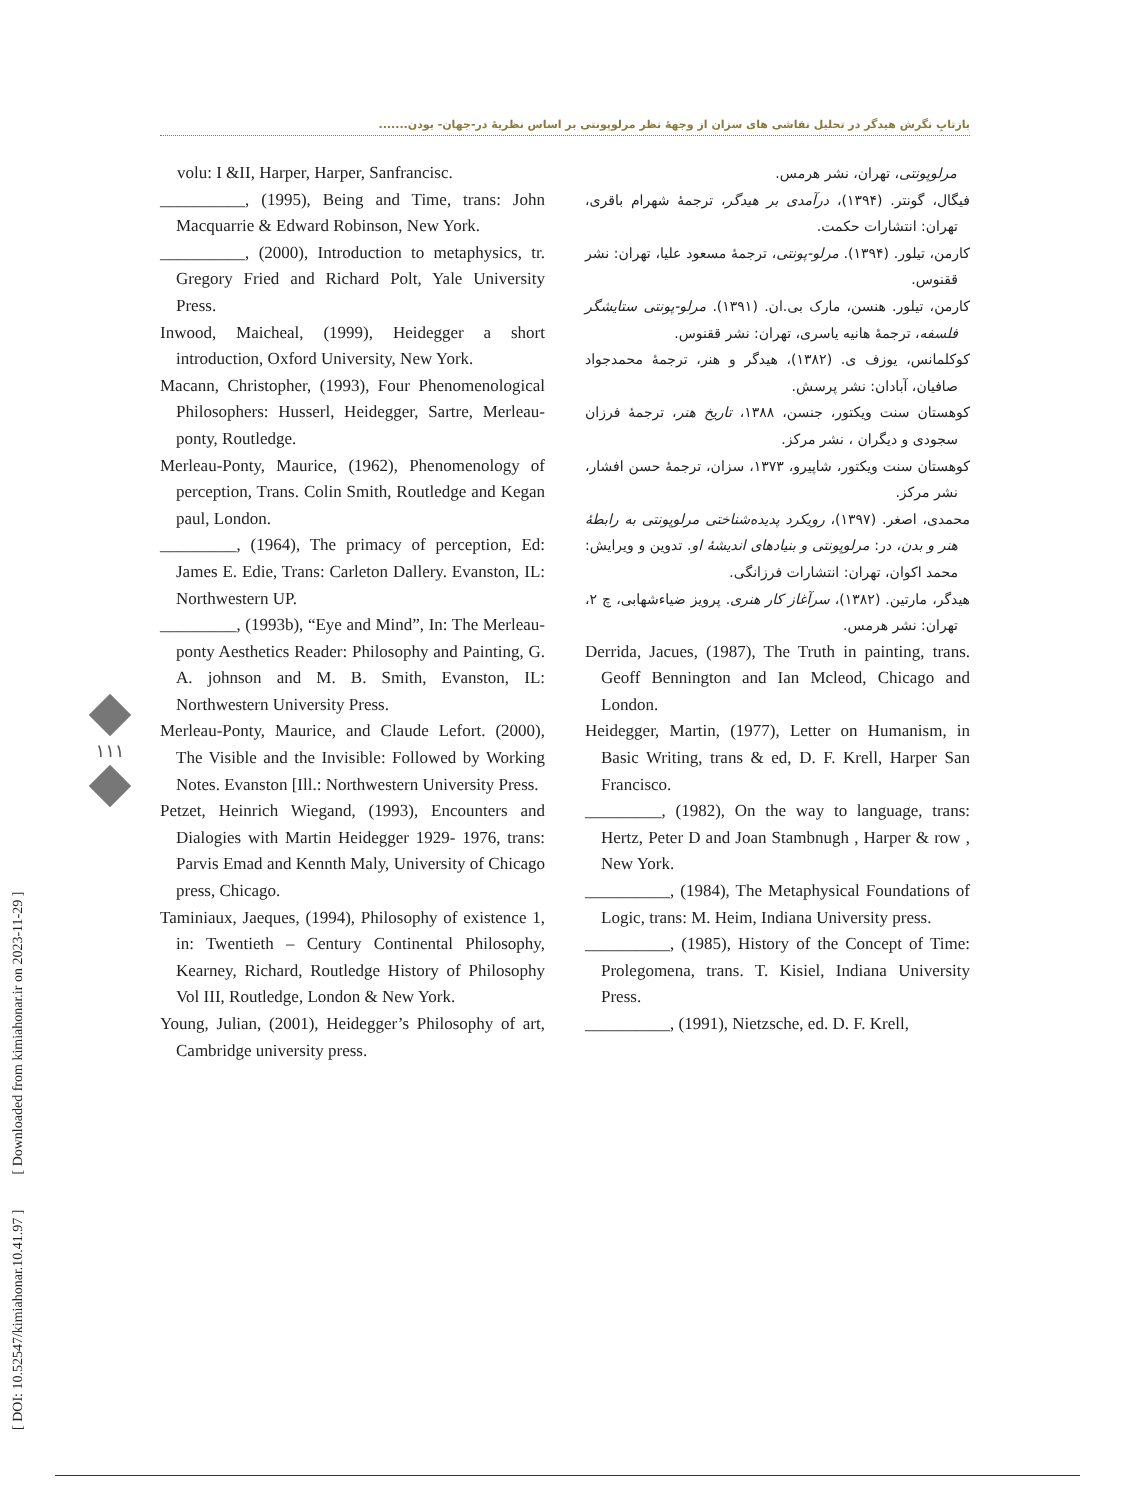بازتابِ نگرش هیدگر در تحلیل نقاشی های سزان از وجهۀ نظر مرلوپونتی بر اساس نظریۀ در-جهان- بودن.......
volu: I &II, Harper, Harper, Sanfrancisc.
__________, (1995), Being and Time, trans: John Macquarrie & Edward Robinson, New York.
__________, (2000), Introduction to metaphysics, tr. Gregory Fried and Richard Polt, Yale University Press.
Inwood, Maicheal, (1999), Heidegger a short introduction, Oxford University, New York.
Macann, Christopher, (1993), Four Phenomenological Philosophers: Husserl, Heidegger, Sartre, Merleau-ponty, Routledge.
Merleau-Ponty, Maurice, (1962), Phenomenology of perception, Trans. Colin Smith, Routledge and Kegan paul, London.
_________, (1964), The primacy of perception, Ed: James E. Edie, Trans: Carleton Dallery. Evanston, IL: Northwestern UP.
_________, (1993b), “Eye and Mind”, In: The Merleau-ponty Aesthetics Reader: Philosophy and Painting, G. A. johnson and M. B. Smith, Evanston, IL: Northwestern University Press.
Merleau-Ponty, Maurice, and Claude Lefort. (2000), The Visible and the Invisible: Followed by Working Notes. Evanston [Ill.: Northwestern University Press.
Petzet, Heinrich Wiegand, (1993), Encounters and Dialogies with Martin Heidegger 1929- 1976, trans: Parvis Emad and Kennth Maly, University of Chicago press, Chicago.
Taminiaux, Jaeques, (1994), Philosophy of existence 1, in: Twentieth – Century Continental Philosophy, Kearney, Richard, Routledge History of Philosophy Vol III, Routledge, London & New York.
Young, Julian, (2001), Heidegger’s Philosophy of art, Cambridge university press.
مرلوپونتی، تهران، نشر هرمس.
فیگال، گونتر. (۱۳۹۴)، درآمدی بر هیدگر، ترجمۀ شهرام باقری، تهران: انتشارات حکمت.
کارمن، تیلور. (۱۳۹۴). مرلو-پونتی، ترجمۀ مسعود علیا، تهران: نشر ققنوس.
کارمن، تیلور. هنسن، مارک بی.ان. (۱۳۹۱). مرلو-پونتی ستایشگر فلسفه، ترجمۀ هانیه یاسری، تهران: نشر ققنوس.
کوکلمانس، یوزف ی. (۱۳۸۲)، هیدگر و هنر، ترجمۀ محمدجواد صافیان، آبادان: نشر پرسش.
کوهستان سنت ویکتور، جنسن، ۱۳۸۸، تاریخ هنر، ترجمۀ فرزان سجودی و دیگران ، نشر مرکز.
کوهستان سنت ویکتور، شاپیرو، ۱۳۷۳، سزان، ترجمۀ حسن افشار، نشر مرکز.
محمدی، اصغر. (۱۳۹۷)، رویکرد پدیده‌شناختی مرلوپونتی به رابطۀ هنر و بدن، در: مرلوپونتی و بنیادهای اندیشۀ او. تدوین و ویرایش: محمد اکوان، تهران: انتشارات فرزانگی.
هیدگر، مارتین. (۱۳۸۲)، سرآغاز کار هنری. پرویز ضیاءشهابی، چ ۲، تهران: نشر هرمس.
Derrida, Jacues, (1987), The Truth in painting, trans. Geoff Bennington and Ian Mcleod, Chicago and London.
Heidegger, Martin, (1977), Letter on Humanism, in Basic Writing, trans & ed, D. F. Krell, Harper San Francisco.
_________, (1982), On the way to language, trans: Hertz, Peter D and Joan Stambnugh , Harper & row , New York.
__________, (1984), The Metaphysical Foundations of Logic, trans: M. Heim, Indiana University press.
__________, (1985), History of the Concept of Time: Prolegomena, trans. T. Kisiel, Indiana University Press.
__________, (1991), Nietzsche, ed. D. F. Krell,
[ DOI: 10.52547/kimiahonar.10.41.97 ] [ Downloaded from kimiahonar.ir on 2023-11-29 ]
۱۱۱